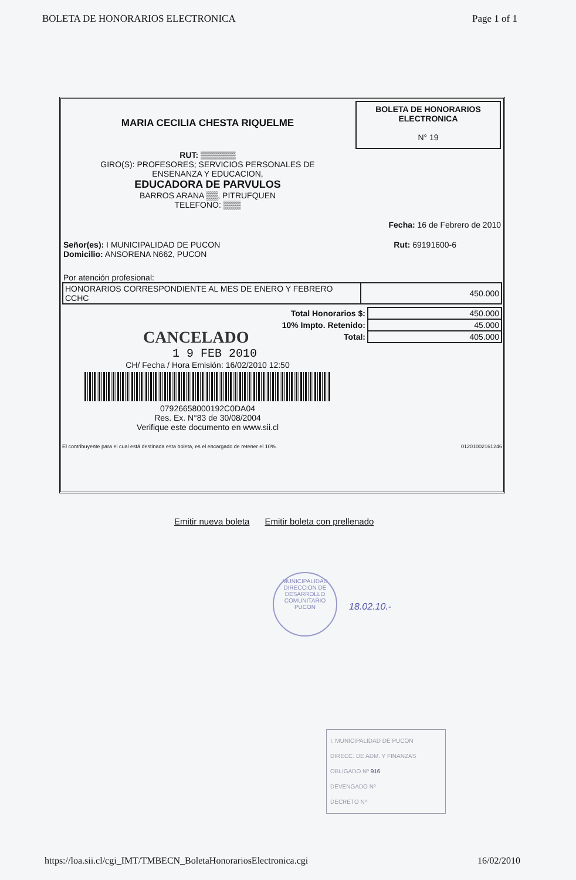BOLETA DE HONORARIOS ELECTRONICA Page 1 of 1
BOLETA DE HONORARIOS
ELECTRONICA
N° 19
MARIA CECILIA CHESTA RIQUELME
RUT: ▒▒▒▒▒▒
GIRO(S): PROFESORES; SERVICIOS PERSONALES DE
ENSENANZA Y EDUCACION,
EDUCADORA DE PARVULOS
BARROS ARANA ▒▒, PITRUFQUEN
TELEFONO: ▒▒▒
Fecha: 16 de Febrero de 2010
Señor(es): I MUNICIPALIDAD DE PUCON
Domicilio: ANSORENA N662, PUCON
Rut: 69191600-6
Por atención profesional:
| HONORARIOS CORRESPONDIENTE AL MES DE ENERO Y FEBRERO CCHC | 450.000 |
| Total Honorarios $: | 450.000 |
| 10% Impto. Retenido: | 45.000 |
| Total: | 405.000 |
CANCELADO
1 9 FEB 2010
CH/ Fecha / Hora Emisión: 16/02/2010 12:50
07926658000192C0DA04
Res. Ex. N°83 de 30/08/2004
Verifique este documento en www.sii.cl
El contribuyente para el cual está destinada esta boleta, es el encargado de retener el 10%. 01201002161246
Emitir nueva boleta Emitir boleta con prellenado
MUNICIPALIDAD
DIRECCION DE
DESARROLLO
COMUNITARIO
PUCON
18.02.10.-
I. MUNICIPALIDAD DE PUCON
DIRECC. DE ADM. Y FINANZAS
OBLIGADO Nº 916
DEVENGADO Nº
DECRETO Nº
https://loa.sii.cl/cgi_IMT/TMBECN_BoletaHonorariosElectronica.cgi 16/02/2010